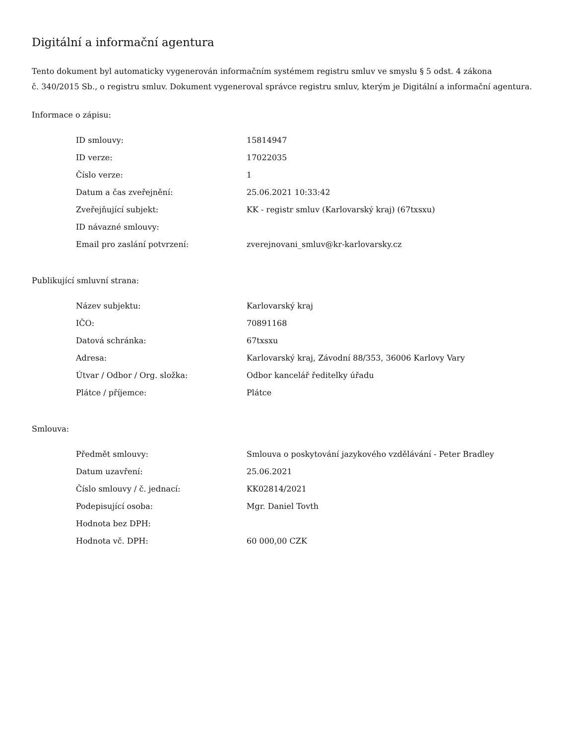Digitální a informační agentura
Tento dokument byl automaticky vygenerován informačním systémem registru smluv ve smyslu § 5 odst. 4 zákona
č. 340/2015 Sb., o registru smluv. Dokument vygeneroval správce registru smluv, kterým je Digitální a informační agentura.
Informace o zápisu:
| ID smlouvy: | 15814947 |
| ID verze: | 17022035 |
| Číslo verze: | 1 |
| Datum a čas zveřejnění: | 25.06.2021 10:33:42 |
| Zveřejňující subjekt: | KK - registr smluv (Karlovarský kraj) (67txsxu) |
| ID návazné smlouvy: | |
| Email pro zaslání potvrzení: | zverejnovani_smluv@kr-karlovarsky.cz |
Publikující smluvní strana:
| Název subjektu: | Karlovarský kraj |
| IČO: | 70891168 |
| Datová schránka: | 67txsxu |
| Adresa: | Karlovarský kraj, Závodní 88/353, 36006 Karlovy Vary |
| Útvar / Odbor / Org. složka: | Odbor kancelář ředitelky úřadu |
| Plátce / příjemce: | Plátce |
Smlouva:
| Předmět smlouvy: | Smlouva o poskytování jazykového vzdělávání - Peter Bradley |
| Datum uzavření: | 25.06.2021 |
| Číslo smlouvy / č. jednací: | KK02814/2021 |
| Podepisující osoba: | Mgr. Daniel Tovth |
| Hodnota bez DPH: | |
| Hodnota vč. DPH: | 60 000,00 CZK |